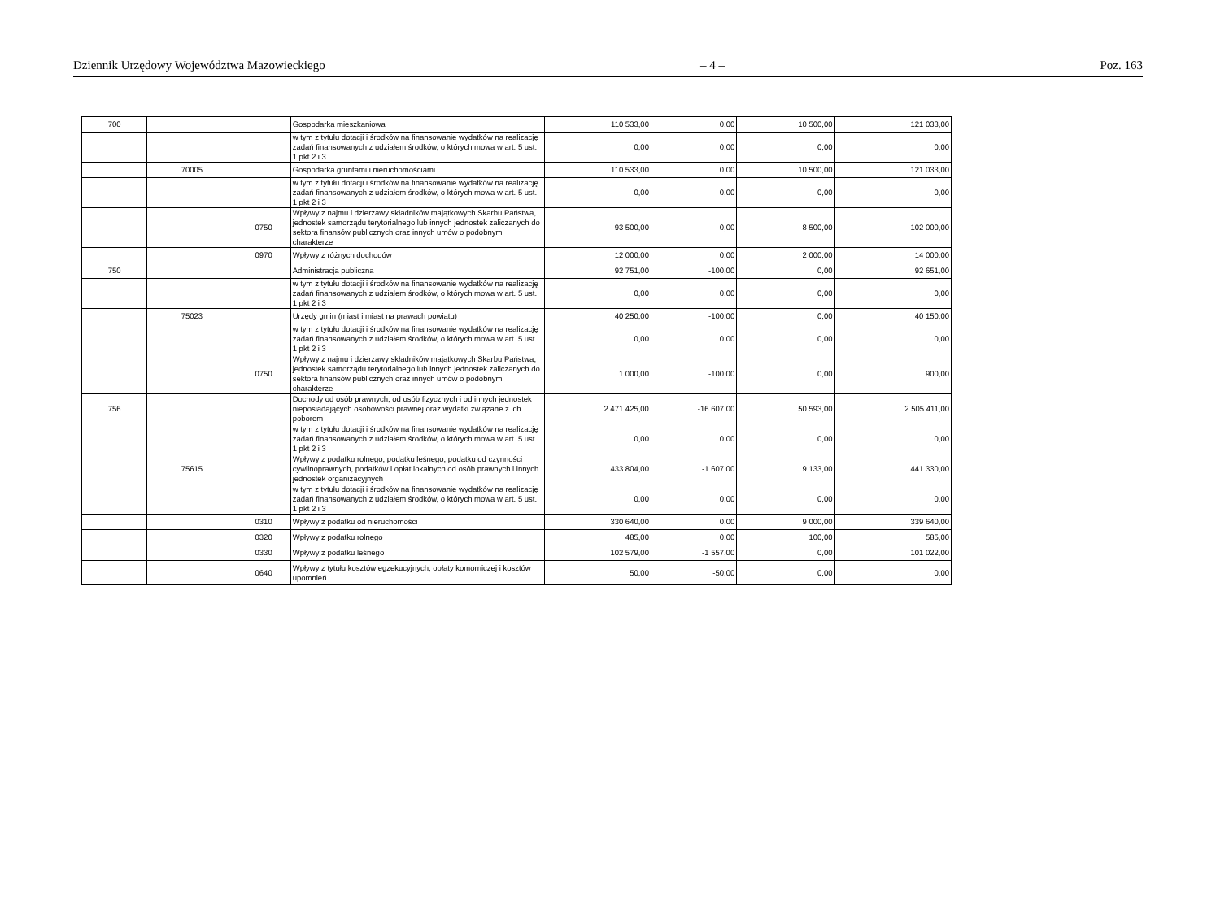Dziennik Urzędowy Województwa Mazowieckiego – 4 – Poz. 163
| 700 | | | Gospodarka mieszkaniowa | 110 533,00 | 0,00 | 10 500,00 | 121 033,00 |
| | | | w tym z tytułu dotacji i środków na finansowanie wydatków na realizację zadań finansowanych z udziałem środków, o których mowa w art. 5 ust. 1 pkt 2 i 3 | 0,00 | 0,00 | 0,00 | 0,00 |
| | 70005 | | Gospodarka gruntami i nieruchomościami | 110 533,00 | 0,00 | 10 500,00 | 121 033,00 |
| | | | w tym z tytułu dotacji i środków na finansowanie wydatków na realizację zadań finansowanych z udziałem środków, o których mowa w art. 5 ust. 1 pkt 2 i 3 | 0,00 | 0,00 | 0,00 | 0,00 |
| | | 0750 | Wpływy z najmu i dzierżawy składników majątkowych Skarbu Państwa, jednostek samorządu terytorialnego lub innych jednostek zaliczanych do sektora finansów publicznych oraz innych umów o podobnym charakterze | 93 500,00 | 0,00 | 8 500,00 | 102 000,00 |
| | | 0970 | Wpływy z różnych dochodów | 12 000,00 | 0,00 | 2 000,00 | 14 000,00 |
| 750 | | | Administracja publiczna | 92 751,00 | -100,00 | 0,00 | 92 651,00 |
| | | | w tym z tytułu dotacji i środków na finansowanie wydatków na realizację zadań finansowanych z udziałem środków, o których mowa w art. 5 ust. 1 pkt 2 i 3 | 0,00 | 0,00 | 0,00 | 0,00 |
| | 75023 | | Urzędy gmin (miast i miast na prawach powiatu) | 40 250,00 | -100,00 | 0,00 | 40 150,00 |
| | | | w tym z tytułu dotacji i środków na finansowanie wydatków na realizację zadań finansowanych z udziałem środków, o których mowa w art. 5 ust. 1 pkt 2 i 3 | 0,00 | 0,00 | 0,00 | 0,00 |
| | | 0750 | Wpływy z najmu i dzierżawy składników majątkowych Skarbu Państwa, jednostek samorządu terytorialnego lub innych jednostek zaliczanych do sektora finansów publicznych oraz innych umów o podobnym charakterze | 1 000,00 | -100,00 | 0,00 | 900,00 |
| 756 | | | Dochody od osób prawnych, od osób fizycznych i od innych jednostek nieposiadających osobowości prawnej oraz wydatki związane z ich poborem | 2 471 425,00 | -16 607,00 | 50 593,00 | 2 505 411,00 |
| | | | w tym z tytułu dotacji i środków na finansowanie wydatków na realizację zadań finansowanych z udziałem środków, o których mowa w art. 5 ust. 1 pkt 2 i 3 | 0,00 | 0,00 | 0,00 | 0,00 |
| | 75615 | | Wpływy z podatku rolnego, podatku leśnego, podatku od czynności cywilnoprawnych, podatków i opłat lokalnych od osób prawnych i innych jednostek organizacyjnych | 433 804,00 | -1 607,00 | 9 133,00 | 441 330,00 |
| | | | w tym z tytułu dotacji i środków na finansowanie wydatków na realizację zadań finansowanych z udziałem środków, o których mowa w art. 5 ust. 1 pkt 2 i 3 | 0,00 | 0,00 | 0,00 | 0,00 |
| | | 0310 | Wpływy z podatku od nieruchomości | 330 640,00 | 0,00 | 9 000,00 | 339 640,00 |
| | | 0320 | Wpływy z podatku rolnego | 485,00 | 0,00 | 100,00 | 585,00 |
| | | 0330 | Wpływy z podatku leśnego | 102 579,00 | -1 557,00 | 0,00 | 101 022,00 |
| | | 0640 | Wpływy z tytułu kosztów egzekucyjnych, opłaty komorniczej i kosztów upomnień | 50,00 | -50,00 | 0,00 | 0,00 |